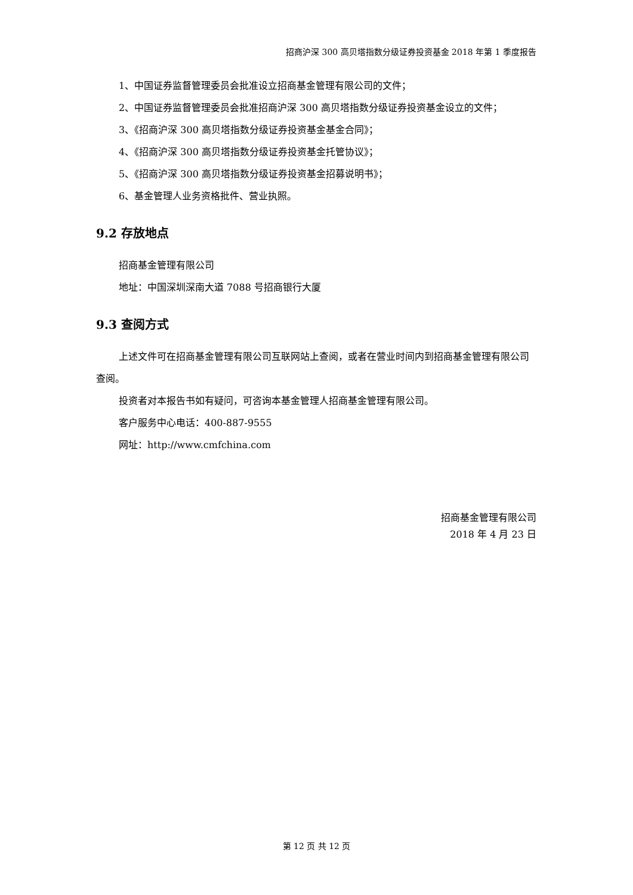招商沪深 300 高贝塔指数分级证券投资基金 2018 年第 1 季度报告
1、中国证券监督管理委员会批准设立招商基金管理有限公司的文件；
2、中国证券监督管理委员会批准招商沪深 300 高贝塔指数分级证券投资基金设立的文件；
3、《招商沪深 300 高贝塔指数分级证券投资基金基金合同》；
4、《招商沪深 300 高贝塔指数分级证券投资基金托管协议》；
5、《招商沪深 300 高贝塔指数分级证券投资基金招募说明书》；
6、基金管理人业务资格批件、营业执照。
9.2 存放地点
招商基金管理有限公司
地址：中国深圳深南大道 7088 号招商银行大厦
9.3 查阅方式
上述文件可在招商基金管理有限公司互联网站上查阅，或者在营业时间内到招商基金管理有限公司查阅。
投资者对本报告书如有疑问，可咨询本基金管理人招商基金管理有限公司。
客户服务中心电话：400-887-9555
网址：http://www.cmfchina.com
招商基金管理有限公司
2018 年 4 月 23 日
第 12 页 共 12 页